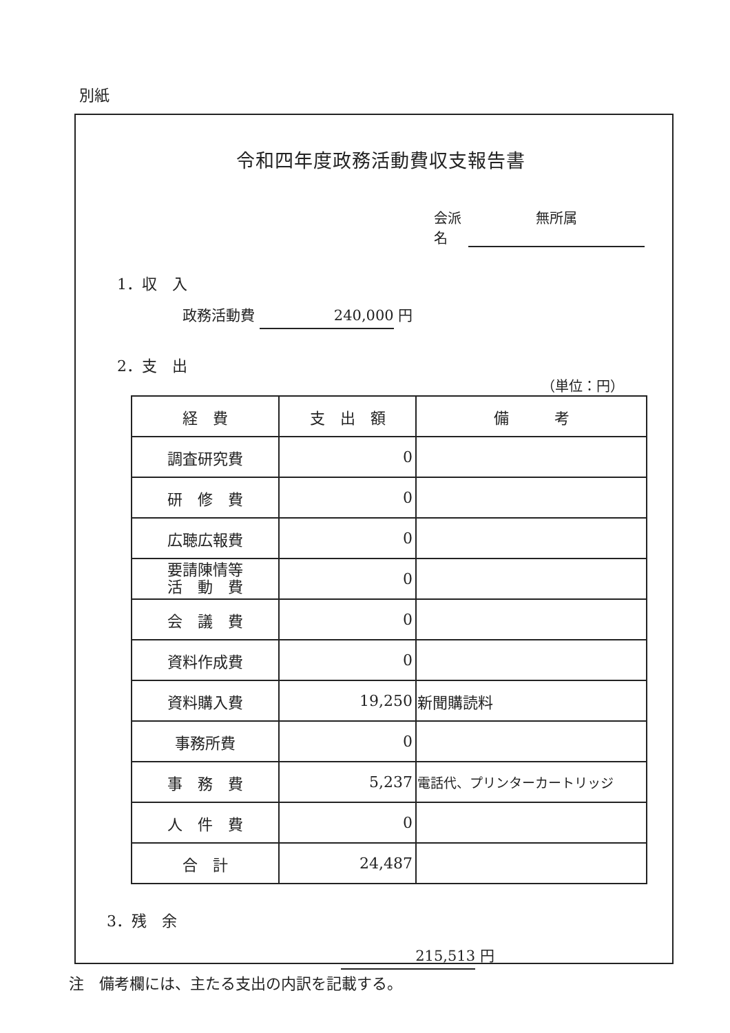別紙
令和四年度政務活動費収支報告書
会派名 無所属
1．収　入
政務活動費 240,000 円
2．支　出
（単位：円）
| 経 費 | 支 出 額 | 備 考 |
| --- | --- | --- |
| 調査研究費 | 0 | |
| 研 修 費 | 0 | |
| 広聴広報費 | 0 | |
| 要請陳情等 活 動 費 | 0 | |
| 会 議 費 | 0 | |
| 資料作成費 | 0 | |
| 資料購入費 | 19,250 | 新聞購読料 |
| 事務所費 | 0 | |
| 事 務 費 | 5,237 | 電話代、プリンターカートリッジ |
| 人 件 費 | 0 | |
| 合 計 | 24,487 | |
3．残　余
215,513 円
注　備考欄には、主たる支出の内訳を記載する。